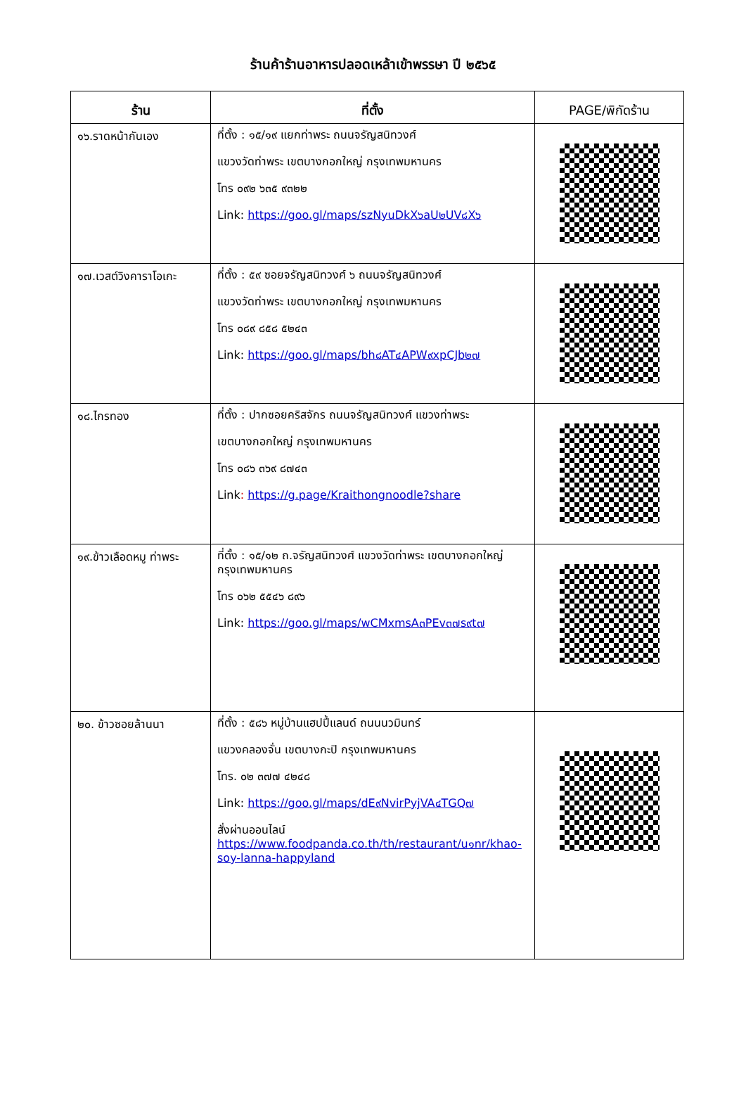ร้านค้าร้านอาหารปลอดเหล้าเข้าพรรษา ปี ๒๕๖๕
| ร้าน | ที่ตั้ง | PAGE/พิกัดร้าน |
| --- | --- | --- |
| ๑๖.ราดหน้ากันเอง | ที่ตั้ง : ๑๕/๑๙ แยกท่าพระ ถนนจรัญสนิทวงศ์ แขวงวัดท่าพระ เขตบางกอกใหญ่ กรุงเทพมหานคร โทร ๐๙๒ ๖๓๕ ๙๓๒๒ Link: https://goo.gl/maps/szNyuDkX๖aU๒UV๘X๖ | |
| ๑๗.เวสต์วิงคาราโอเกะ | ที่ตั้ง : ๕๙ ซอยจรัญสนิทวงศ์ ๖ ถนนจรัญสนิทวงศ์ แขวงวัดท่าพระ เขตบางกอกใหญ่ กรุงเทพมหานคร โทร ๐๘๙ ๘๕๘ ๕๒๔๓ Link: https://goo.gl/maps/bh๘AT๔APW๙xpCJb๒๗ | |
| ๑๘.ไกรทอง | ที่ตั้ง : ปากซอยคริสจักร ถนนจรัญสนิทวงศ์ แขวงท่าพระ เขตบางกอกใหญ่ กรุงเทพมหานคร โทร ๐๘๖ ๓๖๙ ๘๗๔๓ Link : https://g.page/Kraithongnoodle?share | |
| ๑๙.ข้าวเลือดหมู ท่าพระ | ที่ตั้ง : ๑๕/๑๒ ถ.จรัญสนิทวงศ์ แขวงวัดท่าพระ เขตบางกอกใหญ่ กรุงเทพมหานคร โทร ๐๖๒ ๕๕๔๖ ๘๙๖ Link: https://goo.gl/maps/wCMxmsA๓PEv๓๗s๙t๗ | |
| ๒๐. ข้าวซอยล้านนา | ที่ตั้ง : ๕๘๖ หมู่บ้านแฮปปี้แลนด์ ถนนนวมินทร์ แขวงคลองจั่น เขตบางกะปิ กรุงเทพมหานคร โทร. ๐๒ ๓๗๗ ๔๒๔๘ Link: https://goo.gl/maps/dE๙NvirPyjVA๔TGQ๗ สั่งผ่านออนไลน์ https://www.foodpanda.co.th/th/restaurant/u๑nr/khao-soy-lanna-happyland | |